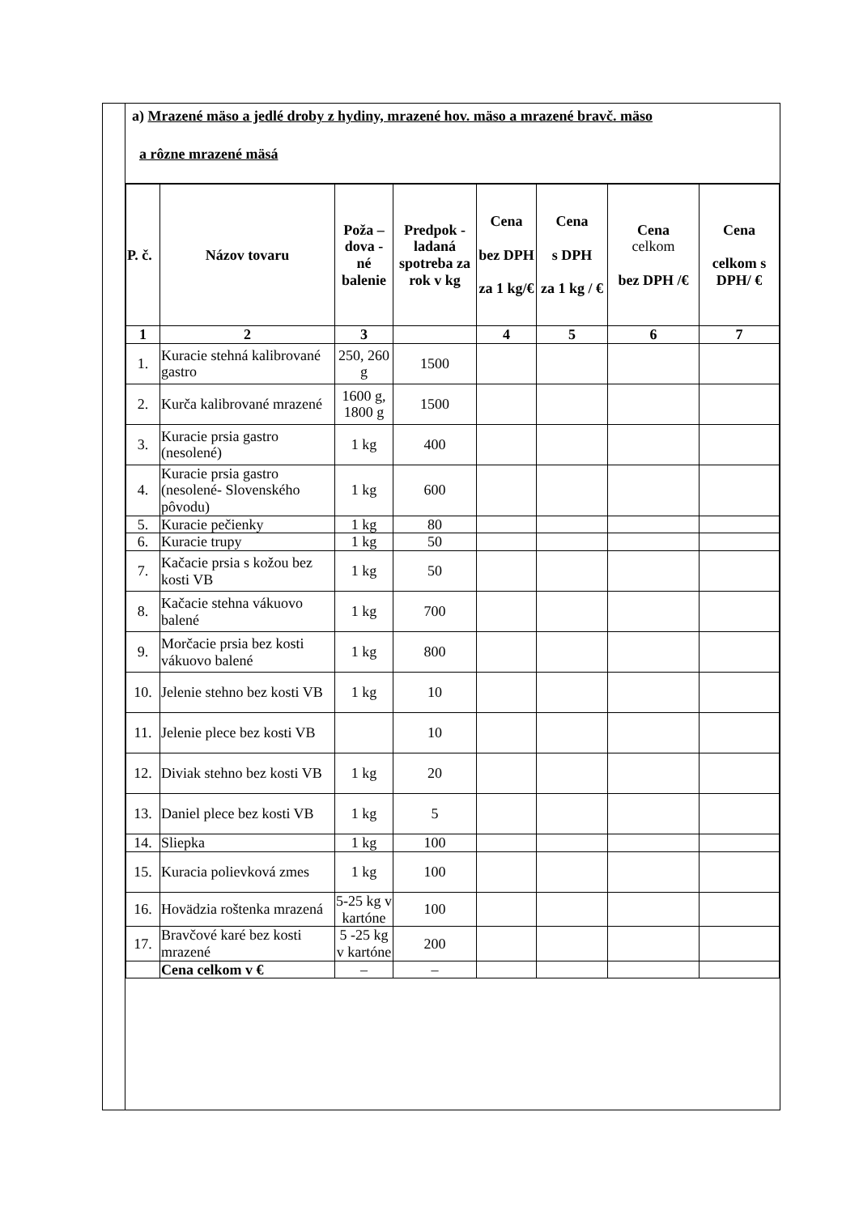a) Mrazené mäso a jedlé droby z hydiny, mrazené hov. mäso a mrazené bravč. mäso
a rôzne mrazené mäsá
| P. č. | Názov tovaru | Poža – dova - né balenie | Predpok - ladaná spotreba za rok v kg | Cena bez DPH za 1 kg/€ | Cena s DPH za 1 kg / € | Cena celkom bez DPH /€ | Cena celkom s DPH/ € |
| --- | --- | --- | --- | --- | --- | --- | --- |
| 1 | 2 | 3 | | 4 | 5 | 6 | 7 |
| 1. | Kuracie stehná kalibrované gastro | 250, 260 g | 1500 | | | | |
| 2. | Kurča kalibrované mrazené | 1600 g, 1800 g | 1500 | | | | |
| 3. | Kuracie prsia gastro (nesolené) | 1 kg | 400 | | | | |
| 4. | Kuracie prsia gastro (nesolené- Slovenského pôvodu) | 1 kg | 600 | | | | |
| 5. | Kuracie pečienky | 1 kg | 80 | | | | |
| 6. | Kuracie trupy | 1 kg | 50 | | | | |
| 7. | Kačacie prsia s kožou bez kosti VB | 1 kg | 50 | | | | |
| 8. | Kačacie stehna vákuovo balené | 1 kg | 700 | | | | |
| 9. | Morčacie prsia bez kosti vákuovo balené | 1 kg | 800 | | | | |
| 10. | Jelenie stehno bez kosti VB | 1 kg | 10 | | | | |
| 11. | Jelenie plece bez kosti VB | | 10 | | | | |
| 12. | Diviak stehno bez kosti VB | 1 kg | 20 | | | | |
| 13. | Daniel plece bez kosti VB | 1 kg | 5 | | | | |
| 14. | Sliepka | 1 kg | 100 | | | | |
| 15. | Kuracia polievková zmes | 1 kg | 100 | | | | |
| 16. | Hovädzia roštenka mrazená | 5-25 kg v kartóne | 100 | | | | |
| 17. | Bravčové karé bez kosti mrazené | 5 -25 kg v kartóne | 200 | | | | |
| | Cena celkom v € | – | – | | | | |